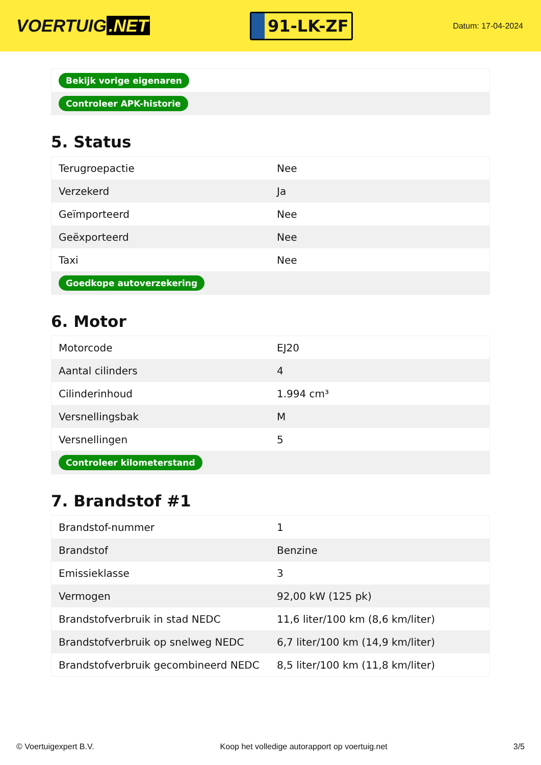VOERTUIG.NET
91-LK-ZF
Datum: 17-04-2024
| Bekijk vorige eigenaren |
| Controleer APK-historie |
5. Status
| Terugroepactie | Nee |
| Verzekerd | Ja |
| Geïmporteerd | Nee |
| Geëxporteerd | Nee |
| Taxi | Nee |
| Goedkope autoverzekering | |
6. Motor
| Motorcode | EJ20 |
| Aantal cilinders | 4 |
| Cilinderinhoud | 1.994 cm³ |
| Versnellingsbak | M |
| Versnellingen | 5 |
| Controleer kilometerstand | |
7. Brandstof #1
| Brandstof-nummer | 1 |
| Brandstof | Benzine |
| Emissieklasse | 3 |
| Vermogen | 92,00 kW (125 pk) |
| Brandstofverbruik in stad NEDC | 11,6 liter/100 km (8,6 km/liter) |
| Brandstofverbruik op snelweg NEDC | 6,7 liter/100 km (14,9 km/liter) |
| Brandstofverbruik gecombineerd NEDC | 8,5 liter/100 km (11,8 km/liter) |
© Voertuigexpert B.V. Koop het volledige autorapport op voertuig.net 3/5